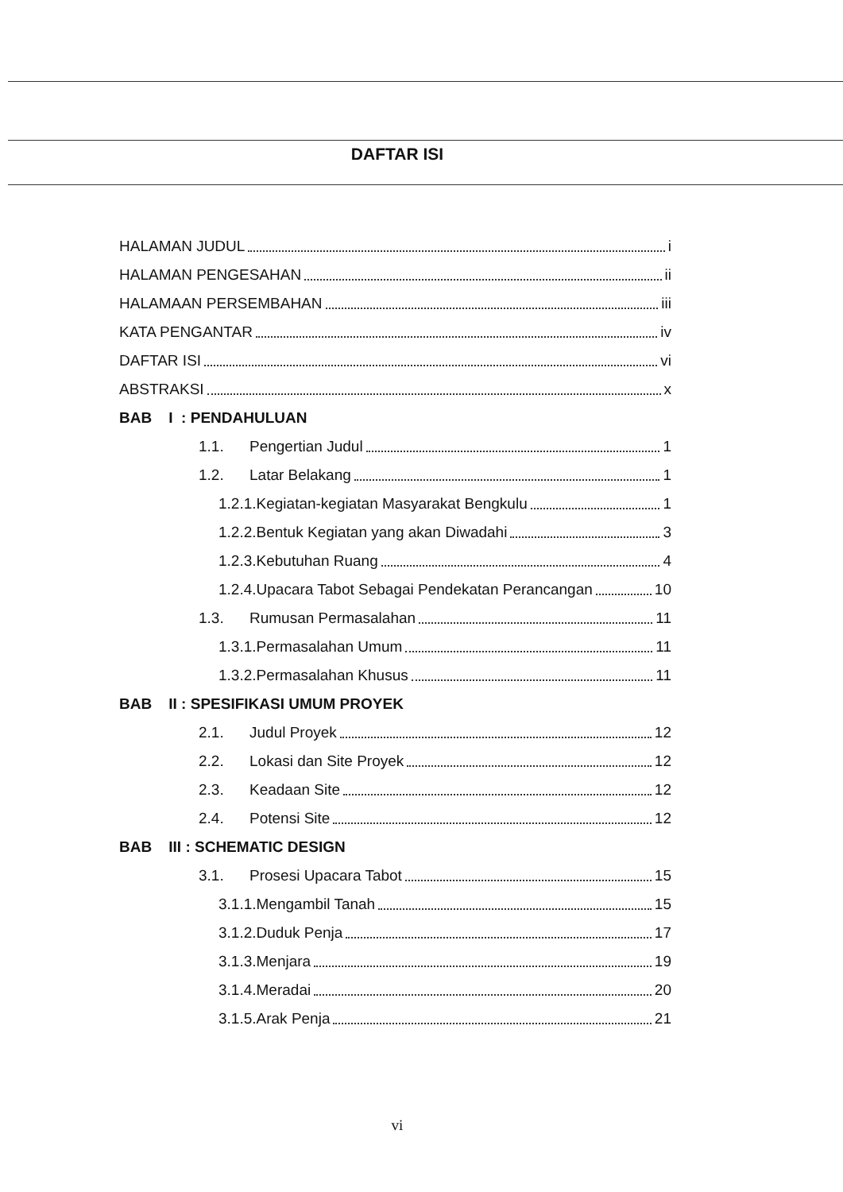DAFTAR ISI
HALAMAN JUDUL i
HALAMAN PENGESAHAN ii
HALAMAAN PERSEMBAHAN iii
KATA PENGANTAR iv
DAFTAR ISI vi
ABSTRAKSI x
BAB I : PENDAHULUAN
1.1. Pengertian Judul 1
1.2. Latar Belakang 1
1.2.1.Kegiatan-kegiatan Masyarakat Bengkulu 1
1.2.2.Bentuk Kegiatan yang akan Diwadahi 3
1.2.3.Kebutuhan Ruang 4
1.2.4.Upacara Tabot Sebagai Pendekatan Perancangan 10
1.3. Rumusan Permasalahan 11
1.3.1.Permasalahan Umum 11
1.3.2.Permasalahan Khusus 11
BAB II : SPESIFIKASI UMUM PROYEK
2.1. Judul Proyek 12
2.2. Lokasi dan Site Proyek 12
2.3. Keadaan Site 12
2.4. Potensi Site 12
BAB III : SCHEMATIC DESIGN
3.1. Prosesi Upacara Tabot 15
3.1.1.Mengambil Tanah 15
3.1.2.Duduk Penja 17
3.1.3.Menjara 19
3.1.4.Meradai 20
3.1.5.Arak Penja 21
vi